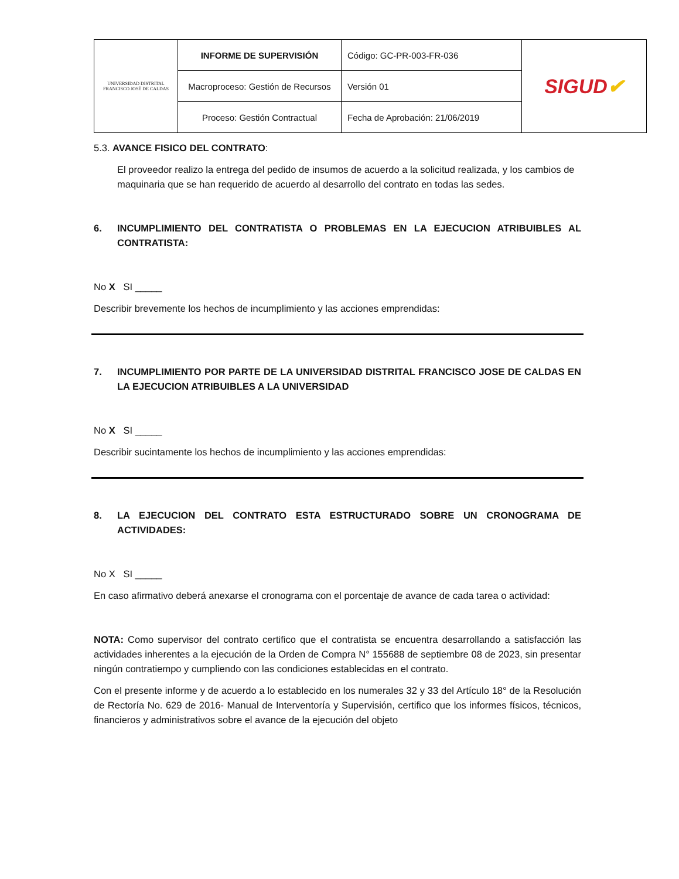| UNIVERSIDAD DISTRITAL FRANCISCO JOSÉ DE CALDAS | INFORME DE SUPERVISIÓN | Código: GC-PR-003-FR-036 | SIGUD ✔ |
| | Macroproceso: Gestión de Recursos | Versión 01 | |
| | Proceso: Gestión Contractual | Fecha de Aprobación: 21/06/2019 | |
5.3. AVANCE FISICO DEL CONTRATO:
El proveedor realizo la entrega del pedido de insumos de acuerdo a la solicitud realizada, y los cambios de maquinaria que se han requerido de acuerdo al desarrollo del contrato en todas las sedes.
6. INCUMPLIMIENTO DEL CONTRATISTA O PROBLEMAS EN LA EJECUCION ATRIBUIBLES AL CONTRATISTA:
No X SI _____
Describir brevemente los hechos de incumplimiento y las acciones emprendidas:
7. INCUMPLIMIENTO POR PARTE DE LA UNIVERSIDAD DISTRITAL FRANCISCO JOSE DE CALDAS EN LA EJECUCION ATRIBUIBLES A LA UNIVERSIDAD
No X SI _____
Describir sucintamente los hechos de incumplimiento y las acciones emprendidas:
8. LA EJECUCION DEL CONTRATO ESTA ESTRUCTURADO SOBRE UN CRONOGRAMA DE ACTIVIDADES:
No X SI _____
En caso afirmativo deberá anexarse el cronograma con el porcentaje de avance de cada tarea o actividad:
NOTA: Como supervisor del contrato certifico que el contratista se encuentra desarrollando a satisfacción las actividades inherentes a la ejecución de la Orden de Compra N° 155688 de septiembre 08 de 2023, sin presentar ningún contratiempo y cumpliendo con las condiciones establecidas en el contrato.
Con el presente informe y de acuerdo a lo establecido en los numerales 32 y 33 del Artículo 18° de la Resolución de Rectoría No. 629 de 2016- Manual de Interventoría y Supervisión, certifico que los informes físicos, técnicos, financieros y administrativos sobre el avance de la ejecución del objeto